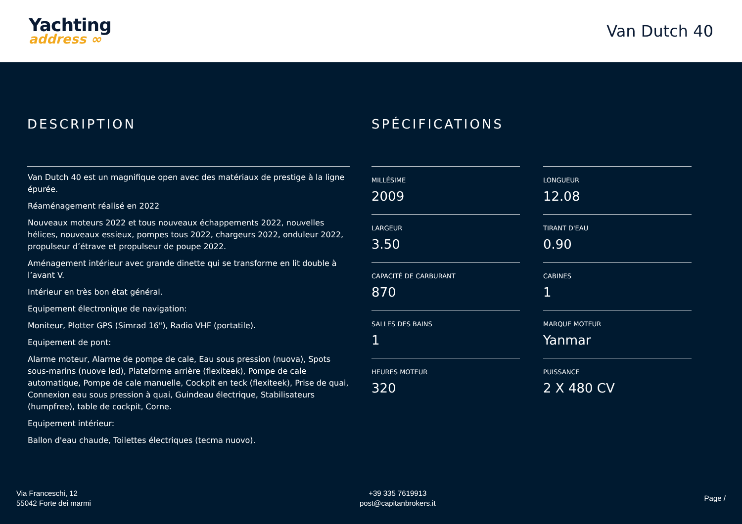Yachting
address ∞
Van Dutch 40
DESCRIPTION
Van Dutch 40 est un magnifique open avec des matériaux de prestige à la ligne épurée.
Réaménagement réalisé en 2022
Nouveaux moteurs 2022 et tous nouveaux échappements 2022, nouvelles hélices, nouveaux essieux, pompes tous 2022, chargeurs 2022, onduleur 2022, propulseur d’étrave et propulseur de poupe 2022.
Aménagement intérieur avec grande dinette qui se transforme en lit double à l’avant V.
Intérieur en très bon état général.
Equipement électronique de navigation:
Moniteur, Plotter GPS (Simrad 16"), Radio VHF (portatile).
Equipement de pont:
Alarme moteur, Alarme de pompe de cale, Eau sous pression (nuova), Spots sous-marins (nuove led), Plateforme arrière (flexiteek), Pompe de cale automatique, Pompe de cale manuelle, Cockpit en teck (flexiteek), Prise de quai, Connexion eau sous pression à quai, Guindeau électrique, Stabilisateurs (humpfree), table de cockpit, Corne.
Equipement intérieur:
Ballon d'eau chaude, Toilettes électriques (tecma nuovo).
SPÉCIFICATIONS
MILLÉSIME
2009
LONGUEUR
12.08
LARGEUR
3.50
TIRANT D'EAU
0.90
CAPACITÉ DE CARBURANT
870
CABINES
1
SALLES DES BAINS
1
MARQUE MOTEUR
Yanmar
HEURES MOTEUR
320
PUISSANCE
2 X 480 CV
Via Franceschi, 12
55042 Forte dei marmi
+39 335 7619913
post@capitanbrokers.it
Page /